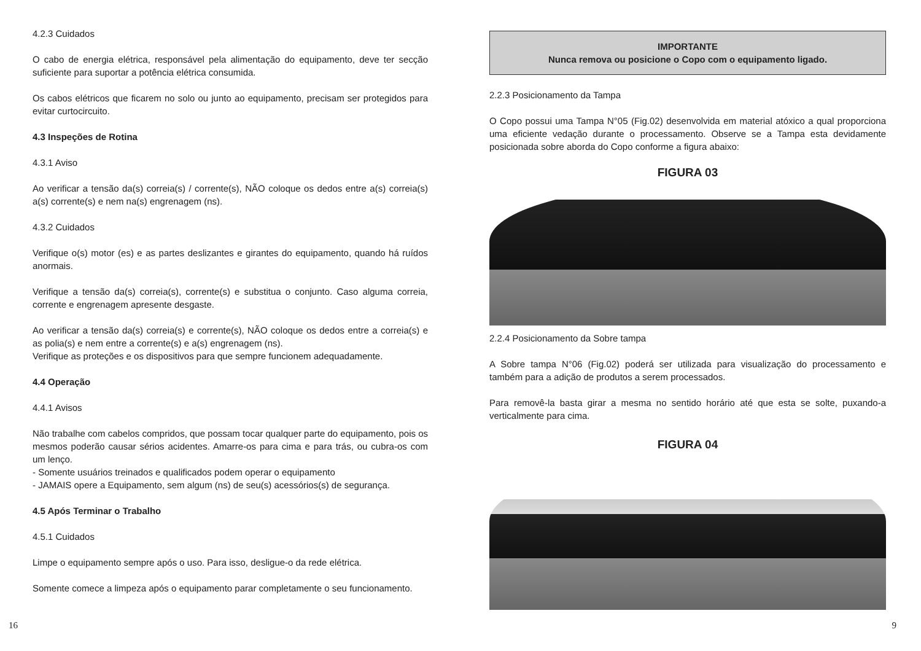4.2.3 Cuidados
O cabo de energia elétrica, responsável pela alimentação do equipamento, deve ter secção suficiente para suportar a potência elétrica consumida.
Os cabos elétricos que ficarem no solo ou junto ao equipamento, precisam ser protegidos para evitar curtocircuito.
4.3 Inspeções de Rotina
4.3.1 Aviso
Ao verificar a tensão da(s) correia(s) / corrente(s), NÃO coloque os dedos entre a(s) correia(s) a(s) corrente(s) e nem na(s) engrenagem (ns).
4.3.2 Cuidados
Verifique o(s) motor (es) e as partes deslizantes e girantes do equipamento, quando há ruídos anormais.
Verifique a tensão da(s) correia(s), corrente(s) e substitua o conjunto. Caso alguma correia, corrente e engrenagem apresente desgaste.
Ao verificar a tensão da(s) correia(s) e corrente(s), NÃO coloque os dedos entre a correia(s) e as polia(s) e nem entre a corrente(s) e a(s) engrenagem (ns).
Verifique as proteções e os dispositivos para que sempre funcionem adequadamente.
4.4 Operação
4.4.1 Avisos
Não trabalhe com cabelos compridos, que possam tocar qualquer parte do equipamento, pois os mesmos poderão causar sérios acidentes. Amarre-os para cima e para trás, ou cubra-os com um lenço.
- Somente usuários treinados e qualificados podem operar o equipamento
- JAMAIS opere a Equipamento, sem algum (ns) de seu(s) acessórios(s) de segurança.
4.5 Após Terminar o Trabalho
4.5.1 Cuidados
Limpe o equipamento sempre após o uso. Para isso, desligue-o da rede elétrica.
Somente comece a limpeza após o equipamento parar completamente o seu funcionamento.
16
IMPORTANTE
Nunca remova ou posicione o Copo com o equipamento ligado.
2.2.3 Posicionamento da Tampa
O Copo possui uma Tampa N°05 (Fig.02) desenvolvida em material atóxico a qual proporciona uma eficiente vedação durante o processamento. Observe se a Tampa esta devidamente posicionada sobre aborda do Copo conforme a figura abaixo:
FIGURA 03
2.2.4 Posicionamento da Sobre tampa
A Sobre tampa N°06 (Fig.02) poderá ser utilizada para visualização do processamento e também para a adição de produtos a serem processados.
Para removê-la basta girar a mesma no sentido horário até que esta se solte, puxando-a verticalmente para cima.
FIGURA 04
9